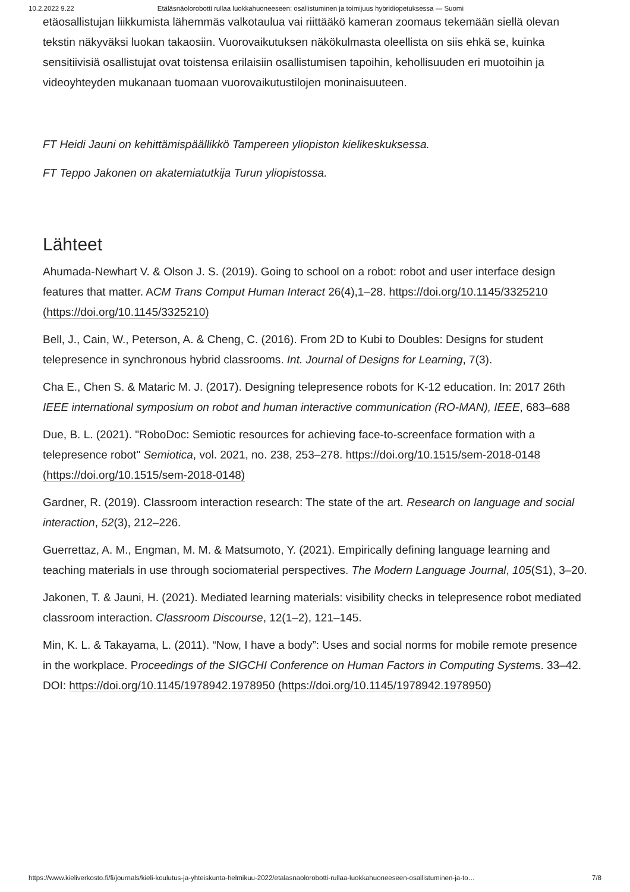10.2.2022 9.22 Etäläsnäolorobotti rullaa luokkahuoneeseen: osallistuminen ja toimijuus hybridiopetuksessa — Suomi
etäosallistujan liikkumista lähemmäs valkotaulua vai riittääkö kameran zoomaus tekemään siellä olevan tekstin näkyväksi luokan takaosiin. Vuorovaikutuksen näkökulmasta oleellista on siis ehkä se, kuinka sensitiivisiä osallistujat ovat toistensa erilaisiin osallistumisen tapoihin, kehollisuuden eri muotoihin ja videoyhteyden mukanaan tuomaan vuorovaikutustilojen moninaisuuteen.
FT Heidi Jauni on kehittämispäällikkö Tampereen yliopiston kielikeskuksessa.
FT Teppo Jakonen on akatemiatutkija Turun yliopistossa.
Lähteet
Ahumada-Newhart V. & Olson J. S. (2019). Going to school on a robot: robot and user interface design features that matter. ACM Trans Comput Human Interact 26(4),1–28. https://doi.org/10.1145/3325210 (https://doi.org/10.1145/3325210)
Bell, J., Cain, W., Peterson, A. & Cheng, C. (2016). From 2D to Kubi to Doubles: Designs for student telepresence in synchronous hybrid classrooms. Int. Journal of Designs for Learning, 7(3).
Cha E., Chen S. & Mataric M. J. (2017). Designing telepresence robots for K-12 education. In: 2017 26th IEEE international symposium on robot and human interactive communication (RO-MAN), IEEE, 683–688
Due, B. L. (2021). "RoboDoc: Semiotic resources for achieving face-to-screenface formation with a telepresence robot" Semiotica, vol. 2021, no. 238, 253–278. https://doi.org/10.1515/sem-2018-0148 (https://doi.org/10.1515/sem-2018-0148)
Gardner, R. (2019). Classroom interaction research: The state of the art. Research on language and social interaction, 52(3), 212–226.
Guerrettaz, A. M., Engman, M. M. & Matsumoto, Y. (2021). Empirically defining language learning and teaching materials in use through sociomaterial perspectives. The Modern Language Journal, 105(S1), 3–20.
Jakonen, T. & Jauni, H. (2021). Mediated learning materials: visibility checks in telepresence robot mediated classroom interaction. Classroom Discourse, 12(1–2), 121–145.
Min, K. L. & Takayama, L. (2011). “Now, I have a body”: Uses and social norms for mobile remote presence in the workplace. Proceedings of the SIGCHI Conference on Human Factors in Computing Systems. 33–42. DOI: https://doi.org/10.1145/1978942.1978950 (https://doi.org/10.1145/1978942.1978950)
https://www.kieliverkosto.fi/fi/journals/kieli-koulutus-ja-yhteiskunta-helmikuu-2022/etalasnaolorobotti-rullaa-luokkahuoneeseen-osallistuminen-ja-to… 7/8